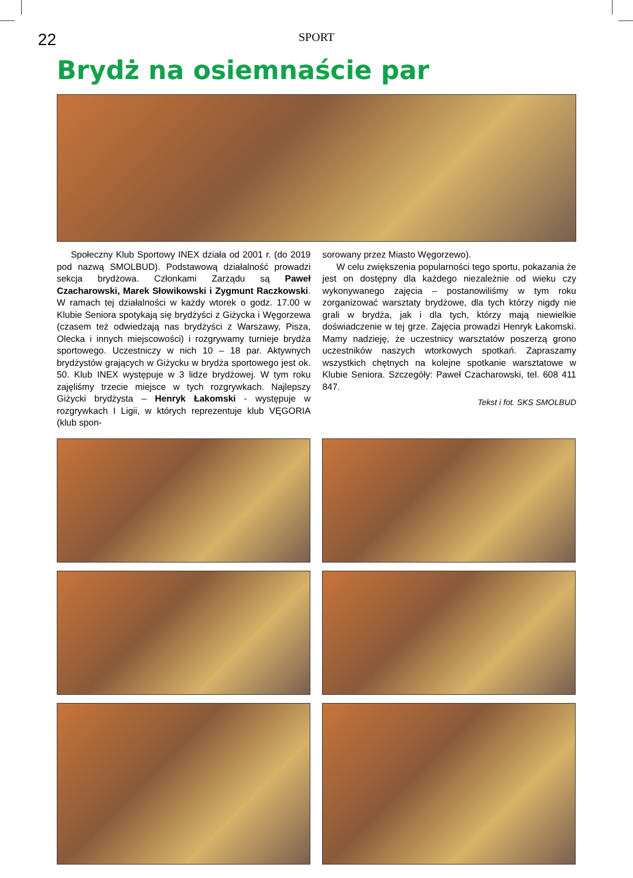22
SPORT
Brydż na osiemnaście par
Społeczny Klub Sportowy INEX działa od 2001 r. (do 2019 pod nazwą SMOLBUD). Podstawową działalność prowadzi sekcja brydżowa. Członkami Zarządu są Paweł Czacharowski, Marek Słowikowski i Zygmunt Raczkowski. W ramach tej działalności w każdy wtorek o godz. 17.00 w Klubie Seniora spotykają się brydżyści z Giżycka i Węgorzewa (czasem też odwiedzają nas brydżyści z Warszawy, Pisza, Olecka i innych miejscowości) i rozgrywamy turnieje brydża sportowego. Uczestniczy w nich 10 – 18 par. Aktywnych brydżystów grających w Giżycku w brydża sportowego jest ok. 50. Klub INEX występuje w 3 lidze brydżowej. W tym roku zajęliśmy trzecie miejsce w tych rozgrywkach. Najlepszy Giżycki brydżysta – Henryk Łakomski - występuje w rozgrywkach I Ligii, w których reprezentuje klub VĘGORIA (klub spon-
sorowany przez Miasto Węgorzewo).
W celu zwiększenia popularności tego sportu, pokazania że jest on dostępny dla każdego niezależnie od wieku czy wykonywanego zajęcia – postanowiliśmy w tym roku zorganizować warsztaty brydżowe, dla tych którzy nigdy nie grali w brydża, jak i dla tych, którzy mają niewielkie doświadczenie w tej grze. Zajęcia prowadzi Henryk Łakomski. Mamy nadzieję, że uczestnicy warsztatów poszerzą grono uczestników naszych wtorkowych spotkań. Zapraszamy wszystkich chętnych na kolejne spotkanie warsztatowe w Klubie Seniora. Szczegóły: Paweł Czacharowski, tel. 608 411 847.
Tekst i fot. SKS SMOLBUD